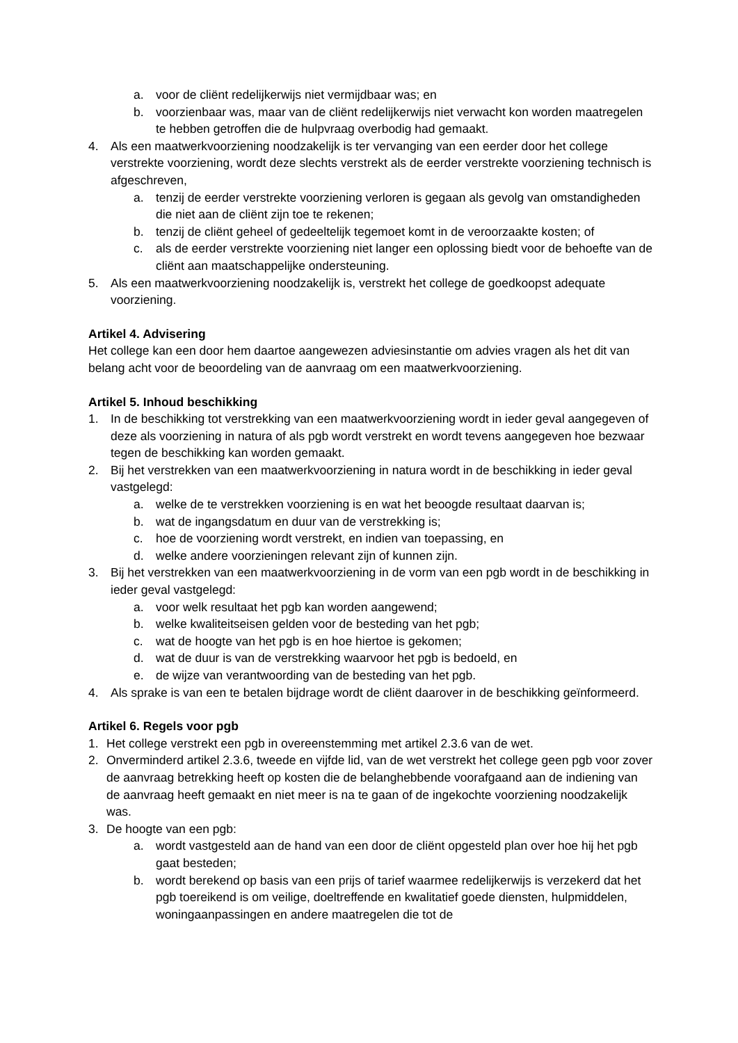a. voor de cliënt redelijkerwijs niet vermijdbaar was; en
b. voorzienbaar was, maar van de cliënt redelijkerwijs niet verwacht kon worden maatregelen te hebben getroffen die de hulpvraag overbodig had gemaakt.
4. Als een maatwerkvoorziening noodzakelijk is ter vervanging van een eerder door het college verstrekte voorziening, wordt deze slechts verstrekt als de eerder verstrekte voorziening technisch is afgeschreven,
a. tenzij de eerder verstrekte voorziening verloren is gegaan als gevolg van omstandigheden die niet aan de cliënt zijn toe te rekenen;
b. tenzij de cliënt geheel of gedeeltelijk tegemoet komt in de veroorzaakte kosten; of
c. als de eerder verstrekte voorziening niet langer een oplossing biedt voor de behoefte van de cliënt aan maatschappelijke ondersteuning.
5. Als een maatwerkvoorziening noodzakelijk is, verstrekt het college de goedkoopst adequate voorziening.
Artikel 4. Advisering
Het college kan een door hem daartoe aangewezen adviesinstantie om advies vragen als het dit van belang acht voor de beoordeling van de aanvraag om een maatwerkvoorziening.
Artikel 5. Inhoud beschikking
1. In de beschikking tot verstrekking van een maatwerkvoorziening wordt in ieder geval aangegeven of deze als voorziening in natura of als pgb wordt verstrekt en wordt tevens aangegeven hoe bezwaar tegen de beschikking kan worden gemaakt.
2. Bij het verstrekken van een maatwerkvoorziening in natura wordt in de beschikking in ieder geval vastgelegd:
a. welke de te verstrekken voorziening is en wat het beoogde resultaat daarvan is;
b. wat de ingangsdatum en duur van de verstrekking is;
c. hoe de voorziening wordt verstrekt, en indien van toepassing, en
d. welke andere voorzieningen relevant zijn of kunnen zijn.
3. Bij het verstrekken van een maatwerkvoorziening in de vorm van een pgb wordt in de beschikking in ieder geval vastgelegd:
a. voor welk resultaat het pgb kan worden aangewend;
b. welke kwaliteitseisen gelden voor de besteding van het pgb;
c. wat de hoogte van het pgb is en hoe hiertoe is gekomen;
d. wat de duur is van de verstrekking waarvoor het pgb is bedoeld, en
e. de wijze van verantwoording van de besteding van het pgb.
4. Als sprake is van een te betalen bijdrage wordt de cliënt daarover in de beschikking geïnformeerd.
Artikel 6. Regels voor pgb
1. Het college verstrekt een pgb in overeenstemming met artikel 2.3.6 van de wet.
2. Onverminderd artikel 2.3.6, tweede en vijfde lid, van de wet verstrekt het college geen pgb voor zover de aanvraag betrekking heeft op kosten die de belanghebbende voorafgaand aan de indiening van de aanvraag heeft gemaakt en niet meer is na te gaan of de ingekochte voorziening noodzakelijk was.
3. De hoogte van een pgb:
a. wordt vastgesteld aan de hand van een door de cliënt opgesteld plan over hoe hij het pgb gaat besteden;
b. wordt berekend op basis van een prijs of tarief waarmee redelijkerwijs is verzekerd dat het pgb toereikend is om veilige, doeltreffende en kwalitatief goede diensten, hulpmiddelen, woningaanpassingen en andere maatregelen die tot de